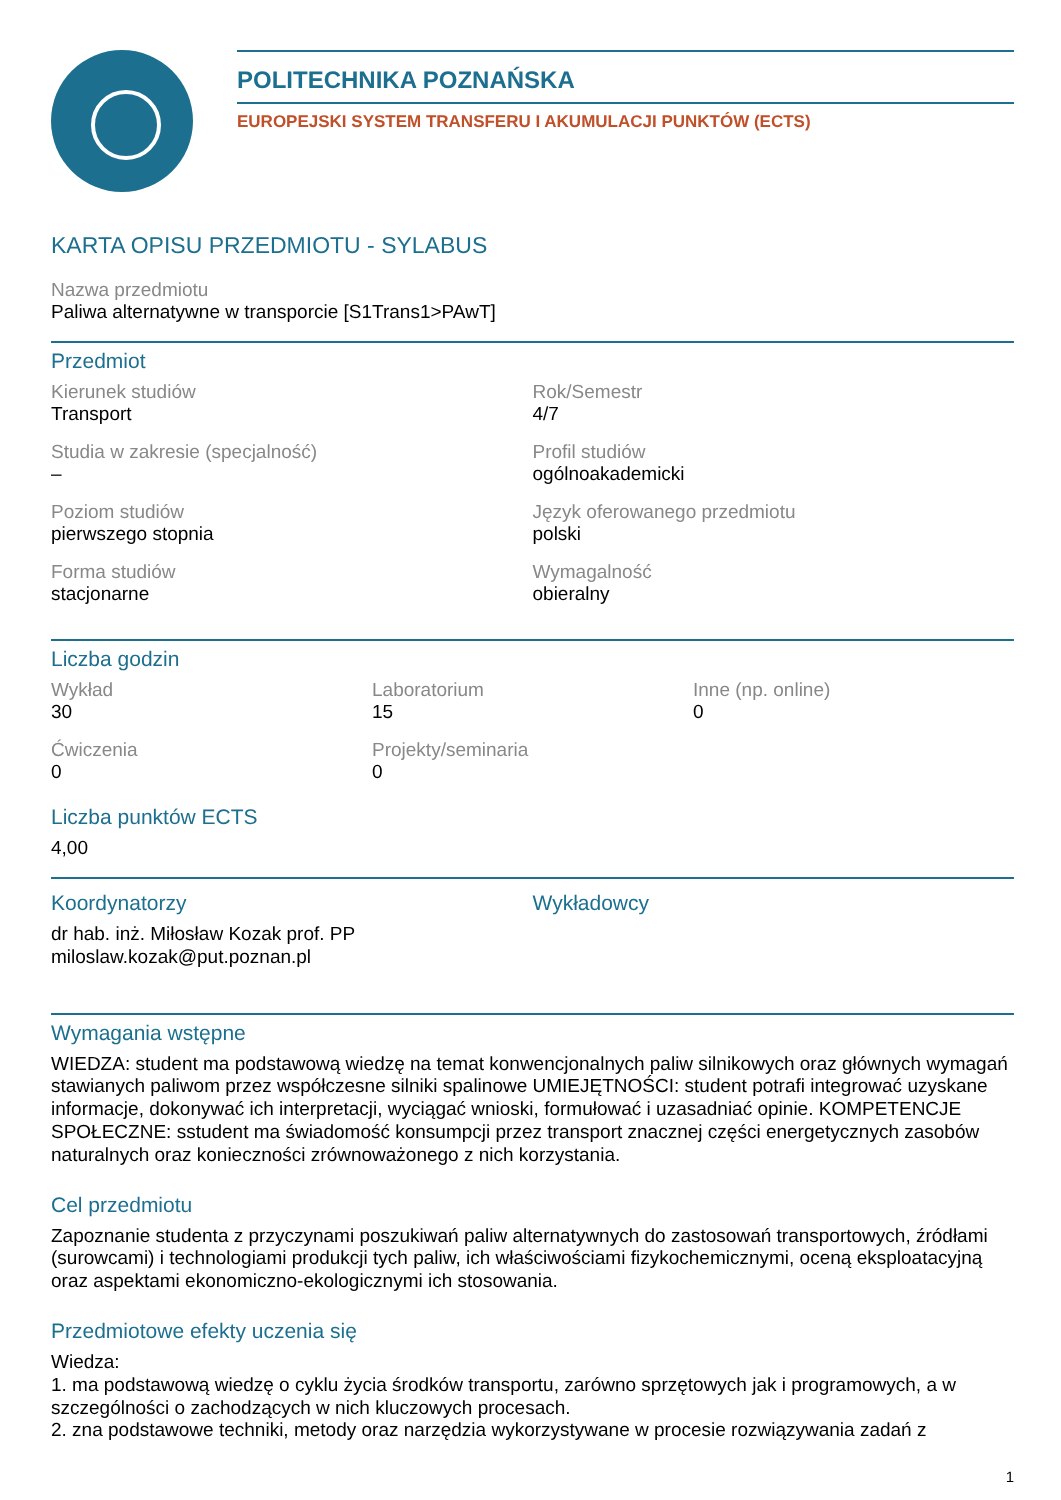POLITECHNIKA POZNAŃSKA
EUROPEJSKI SYSTEM TRANSFERU I AKUMULACJI PUNKTÓW (ECTS)
KARTA OPISU PRZEDMIOTU - SYLABUS
Nazwa przedmiotu
Paliwa alternatywne w transporcie [S1Trans1>PAwT]
Przedmiot
Kierunek studiów
Transport
Rok/Semestr
4/7
Studia w zakresie (specjalność)
–
Profil studiów
ogólnoakademicki
Poziom studiów
pierwszego stopnia
Język oferowanego przedmiotu
polski
Forma studiów
stacjonarne
Wymagalność
obieralny
Liczba godzin
Wykład
30
Laboratorium
15
Inne (np. online)
0
Ćwiczenia
0
Projekty/seminaria
0
Liczba punktów ECTS
4,00
Koordynatorzy
dr hab. inż. Miłosław Kozak prof. PP
miloslaw.kozak@put.poznan.pl
Wykładowcy
Wymagania wstępne
WIEDZA: student ma podstawową wiedzę na temat konwencjonalnych paliw silnikowych oraz głównych wymagań stawianych paliwom przez współczesne silniki spalinowe UMIEJĘTNOŚCI: student potrafi integrować uzyskane informacje, dokonywać ich interpretacji, wyciągać wnioski, formułować i uzasadniać opinie. KOMPETENCJE SPOŁECZNE: sstudent ma świadomość konsumpcji przez transport znacznej części energetycznych zasobów naturalnych oraz konieczności zrównoważonego z nich korzystania.
Cel przedmiotu
Zapoznanie studenta z przyczynami poszukiwań paliw alternatywnych do zastosowań transportowych, źródłami (surowcami) i technologiami produkcji tych paliw, ich właściwościami fizykochemicznymi, oceną eksploatacyjną oraz aspektami ekonomiczno-ekologicznymi ich stosowania.
Przedmiotowe efekty uczenia się
Wiedza:
1. ma podstawową wiedzę o cyklu życia środków transportu, zarówno sprzętowych jak i programowych, a w szczególności o zachodzących w nich kluczowych procesach.
2. zna podstawowe techniki, metody oraz narzędzia wykorzystywane w procesie rozwiązywania zadań z
1